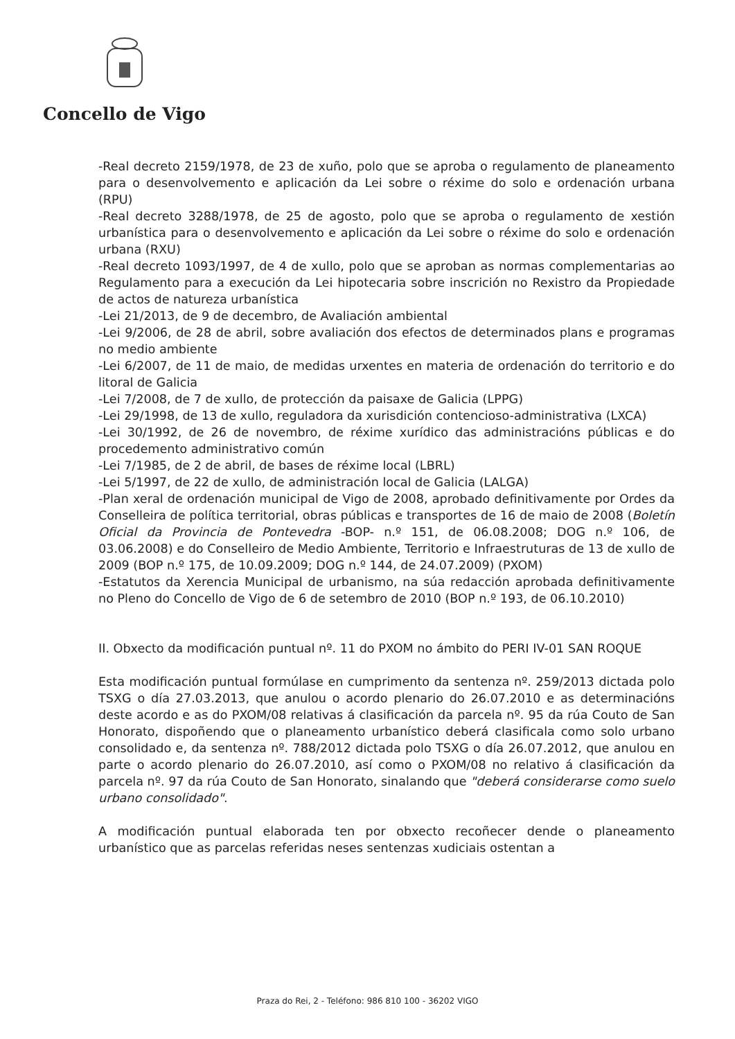Concello de Vigo
-Real decreto 2159/1978, de 23 de xuño, polo que se aproba o regulamento de planeamento para o desenvolvemento e aplicación da Lei sobre o réxime do solo e ordenación urbana (RPU)
-Real decreto 3288/1978, de 25 de agosto, polo que se aproba o regulamento de xestión urbanística para o desenvolvemento e aplicación da Lei sobre o réxime do solo e ordenación urbana (RXU)
-Real decreto 1093/1997, de 4 de xullo, polo que se aproban as normas complementarias ao Regulamento para a execución da Lei hipotecaria sobre inscrición no Rexistro da Propiedade de actos de natureza urbanística
-Lei 21/2013, de 9 de decembro, de Avaliación ambiental
-Lei 9/2006, de 28 de abril, sobre avaliación dos efectos de determinados plans e programas no medio ambiente
-Lei 6/2007, de 11 de maio, de medidas urxentes en materia de ordenación do territorio e do litoral de Galicia
-Lei 7/2008, de 7 de xullo, de protección da paisaxe de Galicia (LPPG)
-Lei 29/1998, de 13 de xullo, reguladora da xurisdición contencioso-administrativa (LXCA)
-Lei 30/1992, de 26 de novembro, de réxime xurídico das administracións públicas e do procedemento administrativo común
-Lei 7/1985, de 2 de abril, de bases de réxime local (LBRL)
-Lei 5/1997, de 22 de xullo, de administración local de Galicia (LALGA)
-Plan xeral de ordenación municipal de Vigo de 2008, aprobado definitivamente por Ordes da Conselleira de política territorial, obras públicas e transportes de 16 de maio de 2008 (Boletín Oficial da Provincia de Pontevedra -BOP- n.º 151, de 06.08.2008; DOG n.º 106, de 03.06.2008) e do Conselleiro de Medio Ambiente, Territorio e Infraestruturas de 13 de xullo de 2009 (BOP n.º 175, de 10.09.2009; DOG n.º 144, de 24.07.2009) (PXOM)
-Estatutos da Xerencia Municipal de urbanismo, na súa redacción aprobada definitivamente no Pleno do Concello de Vigo de 6 de setembro de 2010 (BOP n.º 193, de 06.10.2010)
II. Obxecto da modificación puntual nº. 11 do PXOM no ámbito do PERI IV-01 SAN ROQUE
Esta modificación puntual formúlase en cumprimento da sentenza nº. 259/2013 dictada polo TSXG o día 27.03.2013, que anulou o acordo plenario do 26.07.2010 e as determinacións deste acordo e as do PXOM/08 relativas á clasificación da parcela nº. 95 da rúa Couto de San Honorato, dispoñendo que o planeamento urbanístico deberá clasificala como solo urbano consolidado e, da sentenza nº. 788/2012 dictada polo TSXG o día 26.07.2012, que anulou en parte o acordo plenario do 26.07.2010, así como o PXOM/08 no relativo á clasificación da parcela nº. 97 da rúa Couto de San Honorato, sinalando que "deberá considerarse como suelo urbano consolidado".
A modificación puntual elaborada ten por obxecto recoñecer dende o planeamento urbanístico que as parcelas referidas neses sentenzas xudiciais ostentan a
Praza do Rei, 2 - Teléfono: 986 810 100 - 36202 VIGO